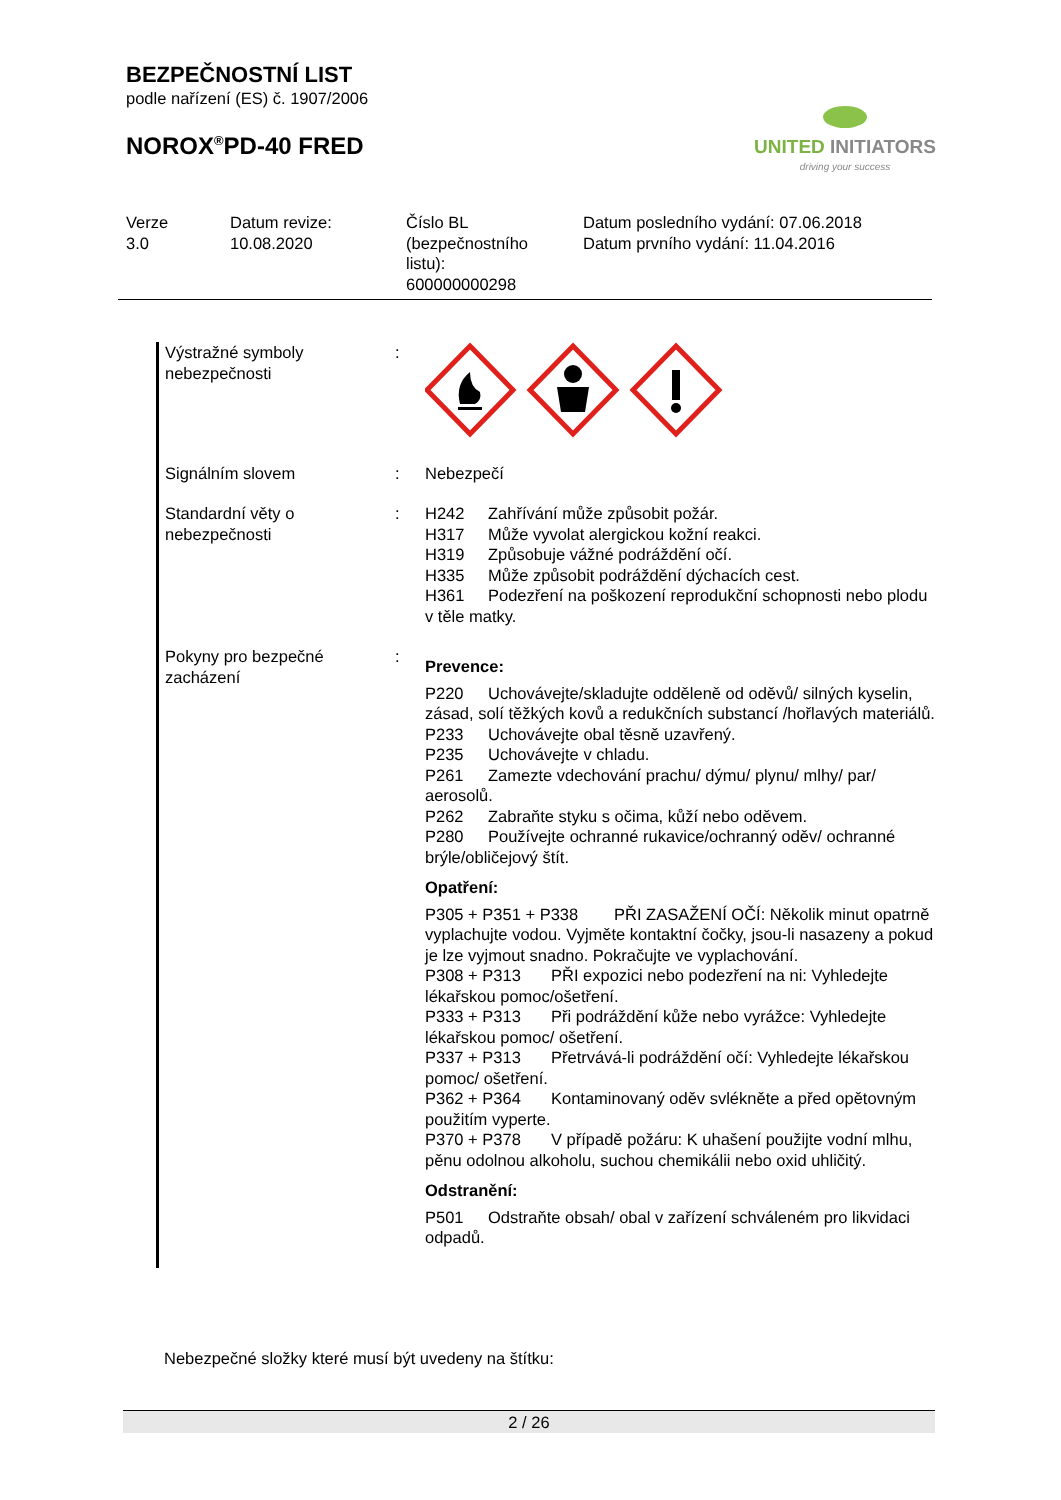BEZPEČNOSTNÍ LIST
podle nařízení (ES) č. 1907/2006
NOROX<sup>®</sup>PD-40 FRED
UNITED INITIATORS
driving your success
Verze
3.0
Datum revize:
10.08.2020
Číslo BL
(bezpečnostního
listu):
600000000298
Datum posledního vydání: 07.06.2018
Datum prvního vydání: 11.04.2016
| Výstražné symboly nebezpečnosti | : | |
| Signálním slovem | : | Nebezpečí |
| Standardní věty o nebezpečnosti | : | H242 Zahřívání může způsobit požár. H317 Může vyvolat alergickou kožní reakci. H319 Způsobuje vážné podráždění očí. H335 Může způsobit podráždění dýchacích cest. H361 Podezření na poškození reprodukční schopnosti nebo plodu v těle matky. |
| Pokyny pro bezpečné zacházení | : | Prevence: P220 Uchovávejte/skladujte odděleně od oděvů/ silných kyselin, zásad, solí těžkých kovů a redukčních substancí /hořlavých materiálů. P233 Uchovávejte obal těsně uzavřený. P235 Uchovávejte v chladu. P261 Zamezte vdechování prachu/ dýmu/ plynu/ mlhy/ par/ aerosolů. P262 Zabraňte styku s očima, kůží nebo oděvem. P280 Používejte ochranné rukavice/ochranný oděv/ ochranné brýle/obličejový štít. Opatření: P305 + P351 + P338 PŘI ZASAŽENÍ OČÍ: Několik minut opatrně vyplachujte vodou. Vyjměte kontaktní čočky, jsou-li nasazeny a pokud je lze vyjmout snadno. Pokračujte ve vyplachování. P308 + P313 PŘI expozici nebo podezření na ni: Vyhledejte lékařskou pomoc/ošetření. P333 + P313 Při podráždění kůže nebo vyrážce: Vyhledejte lékařskou pomoc/ ošetření. P337 + P313 Přetrvává-li podráždění očí: Vyhledejte lékařskou pomoc/ ošetření. P362 + P364 Kontaminovaný oděv svlékněte a před opětovným použitím vyperte. P370 + P378 V případě požáru: K uhašení použijte vodní mlhu, pěnu odolnou alkoholu, suchou chemikálii nebo oxid uhličitý. Odstranění: P501 Odstraňte obsah/ obal v zařízení schváleném pro likvidaci odpadů. |
Nebezpečné složky které musí být uvedeny na štítku:
2 / 26